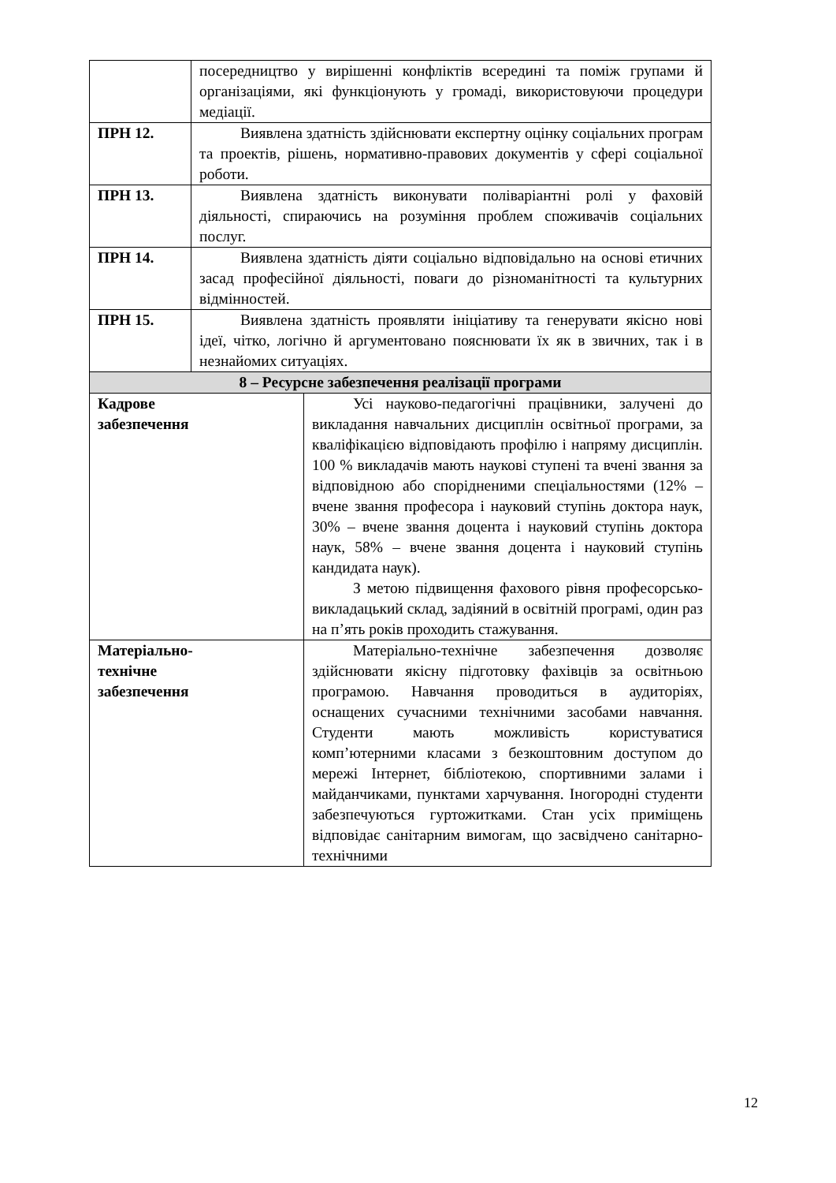| | посередництво у вирішенні конфліктів всередині та поміж групами й організаціями, які функціонують у громаді, використовуючи процедури медіації. | |
| ПРН 12. | Виявлена здатність здійснювати експертну оцінку соціальних програм та проектів, рішень, нормативно-правових документів у сфері соціальної роботи. | |
| ПРН 13. | Виявлена здатність виконувати поліваріантні ролі у фаховій діяльності, спираючись на розуміння проблем споживачів соціальних послуг. | |
| ПРН 14. | Виявлена здатність діяти соціально відповідально на основі етичних засад професійної діяльності, поваги до різноманітності та культурних відмінностей. | |
| ПРН 15. | Виявлена здатність проявляти ініціативу та генерувати якісно нові ідеї, чітко, логічно й аргументовано пояснювати їх як в звичних, так і в незнайомих ситуаціях. | |
| 8 – Ресурсне забезпечення реалізації програми | | |
| Кадрове забезпечення | | Усі науково-педагогічні працівники, залучені до викладання навчальних дисциплін освітньої програми, за кваліфікацією відповідають профілю і напряму дисциплін. 100 % викладачів мають наукові ступені та вчені звання за відповідною або спорідненими спеціальностями (12% – вчене звання професора і науковий ступінь доктора наук, 30% – вчене звання доцента і науковий ступінь доктора наук, 58% – вчене звання доцента і науковий ступінь кандидата наук). З метою підвищення фахового рівня професорсько-викладацький склад, задіяний в освітній програмі, один раз на п’ять років проходить стажування. |
| Матеріально- технічне забезпечення | | Матеріально-технічне забезпечення дозволяє здійснювати якісну підготовку фахівців за освітньою програмою. Навчання проводиться в аудиторіях, оснащених сучасними технічними засобами навчання. Студенти мають можливість користуватися комп’ютерними класами з безкоштовним доступом до мережі Інтернет, бібліотекою, спортивними залами і майданчиками, пунктами харчування. Іногородні студенти забезпечуються гуртожитками. Стан усіх приміщень відповідає санітарним вимогам, що засвідчено санітарно-технічними |
12